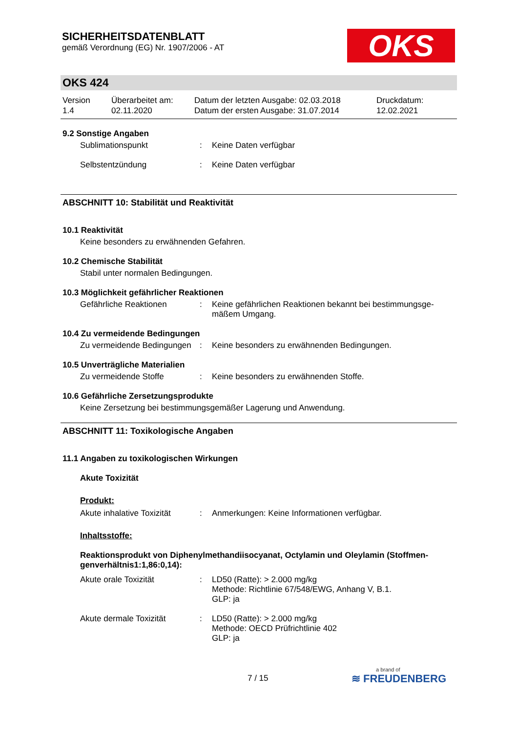SICHERHEITSDATENBLATT
gemäß Verordnung (EG) Nr. 1907/2006 - AT
OKS
OKS 424
Version
1.4
Überarbeitet am:
02.11.2020
Datum der letzten Ausgabe: 02.03.2018
Datum der ersten Ausgabe: 31.07.2014
Druckdatum:
12.02.2021
9.2 Sonstige Angaben
Sublimationspunkt : Keine Daten verfügbar
Selbstentzündung : Keine Daten verfügbar
ABSCHNITT 10: Stabilität und Reaktivität
10.1 Reaktivität
Keine besonders zu erwähnenden Gefahren.
10.2 Chemische Stabilität
Stabil unter normalen Bedingungen.
10.3 Möglichkeit gefährlicher Reaktionen
Gefährliche Reaktionen : Keine gefährlichen Reaktionen bekannt bei bestimmungsge-mäßem Umgang.
10.4 Zu vermeidende Bedingungen
Zu vermeidende Bedingungen
: Keine besonders zu erwähnenden Bedingungen.
10.5 Unverträgliche Materialien
Zu vermeidende Stoffe : Keine besonders zu erwähnenden Stoffe.
10.6 Gefährliche Zersetzungsprodukte
Keine Zersetzung bei bestimmungsgemäßer Lagerung und Anwendung.
ABSCHNITT 11: Toxikologische Angaben
11.1 Angaben zu toxikologischen Wirkungen
Akute Toxizität
Produkt:
Akute inhalative Toxizität
: Anmerkungen: Keine Informationen verfügbar.
Inhaltsstoffe:
Reaktionsprodukt von Diphenylmethandiisocyanat, Octylamin und Oleylamin (Stoffmen-genverhältnis1:1,86:0,14):
Akute orale Toxizität : LD50 (Ratte): > 2.000 mg/kg
Methode: Richtlinie 67/548/EWG, Anhang V, B.1.
GLP: ja
Akute dermale Toxizität : LD50 (Ratte): > 2.000 mg/kg
Methode: OECD Prüfrichtlinie 402
GLP: ja
7 / 15
a brand of
≋ FREUDENBERG